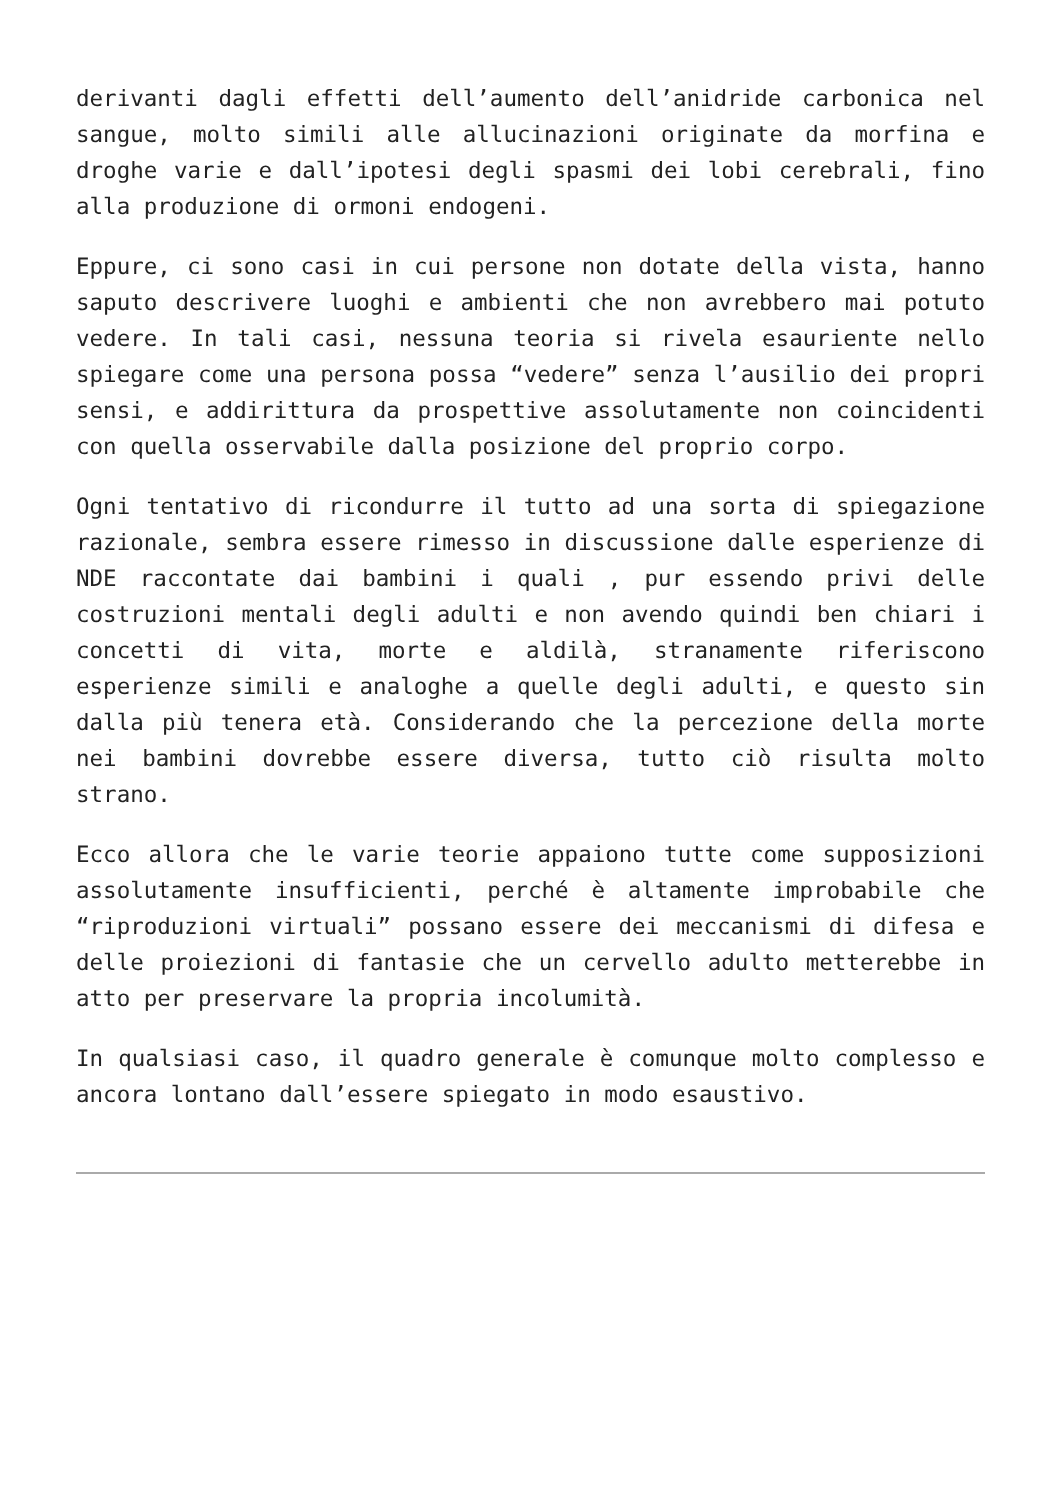derivanti dagli effetti dell’aumento dell’anidride carbonica nel sangue, molto simili alle allucinazioni originate da morfina e droghe varie e dall’ipotesi degli spasmi dei lobi cerebrali, fino alla produzione di ormoni endogeni.
Eppure, ci sono casi in cui persone non dotate della vista, hanno saputo descrivere luoghi e ambienti che non avrebbero mai potuto vedere. In tali casi, nessuna teoria si rivela esauriente nello spiegare come una persona possa “vedere” senza l’ausilio dei propri sensi, e addirittura da prospettive assolutamente non coincidenti con quella osservabile dalla posizione del proprio corpo.
Ogni tentativo di ricondurre il tutto ad una sorta di spiegazione razionale, sembra essere rimesso in discussione dalle esperienze di NDE raccontate dai bambini i quali , pur essendo privi delle costruzioni mentali degli adulti e non avendo quindi ben chiari i concetti di vita, morte e aldilà, stranamente riferiscono esperienze simili e analoghe a quelle degli adulti, e questo sin dalla più tenera età. Considerando che la percezione della morte nei bambini dovrebbe essere diversa, tutto ciò risulta molto strano.
Ecco allora che le varie teorie appaiono tutte come supposizioni assolutamente insufficienti, perché è altamente improbabile che “riproduzioni virtuali” possano essere dei meccanismi di difesa e delle proiezioni di fantasie che un cervello adulto metterebbe in atto per preservare la propria incolumità.
In qualsiasi caso, il quadro generale è comunque molto complesso e ancora lontano dall’essere spiegato in modo esaustivo.